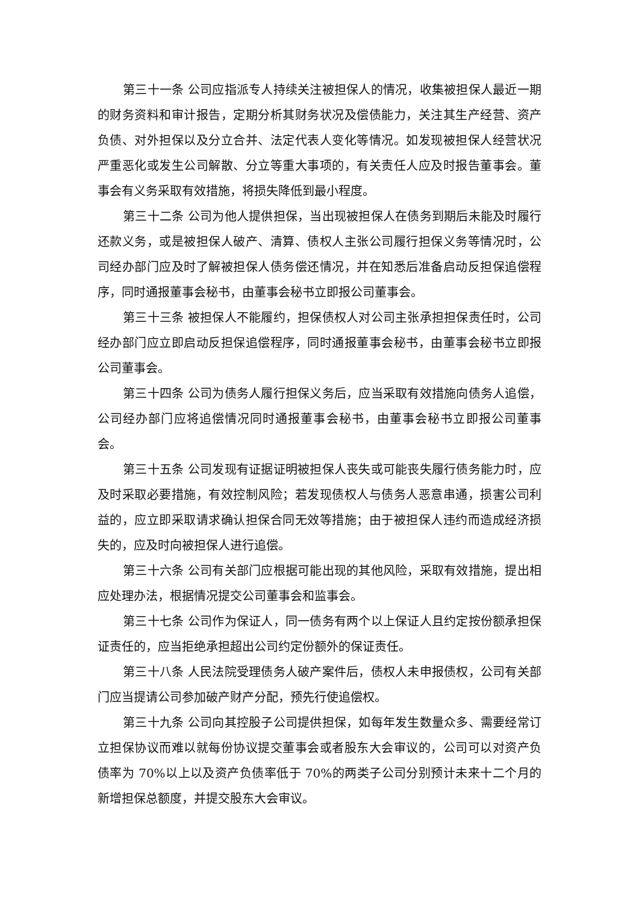第三十一条 公司应指派专人持续关注被担保人的情况，收集被担保人最近一期的财务资料和审计报告，定期分析其财务状况及偿债能力，关注其生产经营、资产负债、对外担保以及分立合并、法定代表人变化等情况。如发现被担保人经营状况严重恶化或发生公司解散、分立等重大事项的，有关责任人应及时报告董事会。董事会有义务采取有效措施，将损失降低到最小程度。
第三十二条 公司为他人提供担保，当出现被担保人在债务到期后未能及时履行还款义务，或是被担保人破产、清算、债权人主张公司履行担保义务等情况时，公司经办部门应及时了解被担保人债务偿还情况，并在知悉后准备启动反担保追偿程序，同时通报董事会秘书，由董事会秘书立即报公司董事会。
第三十三条 被担保人不能履约，担保债权人对公司主张承担担保责任时，公司经办部门应立即启动反担保追偿程序，同时通报董事会秘书，由董事会秘书立即报公司董事会。
第三十四条 公司为债务人履行担保义务后，应当采取有效措施向债务人追偿，公司经办部门应将追偿情况同时通报董事会秘书，由董事会秘书立即报公司董事会。
第三十五条 公司发现有证据证明被担保人丧失或可能丧失履行债务能力时，应及时采取必要措施，有效控制风险；若发现债权人与债务人恶意串通，损害公司利益的，应立即采取请求确认担保合同无效等措施；由于被担保人违约而造成经济损失的，应及时向被担保人进行追偿。
第三十六条 公司有关部门应根据可能出现的其他风险，采取有效措施，提出相应处理办法，根据情况提交公司董事会和监事会。
第三十七条 公司作为保证人，同一债务有两个以上保证人且约定按份额承担保证责任的，应当拒绝承担超出公司约定份额外的保证责任。
第三十八条 人民法院受理债务人破产案件后，债权人未申报债权，公司有关部门应当提请公司参加破产财产分配，预先行使追偿权。
第三十九条 公司向其控股子公司提供担保，如每年发生数量众多、需要经常订立担保协议而难以就每份协议提交董事会或者股东大会审议的，公司可以对资产负债率为 70%以上以及资产负债率低于 70%的两类子公司分别预计未来十二个月的新增担保总额度，并提交股东大会审议。